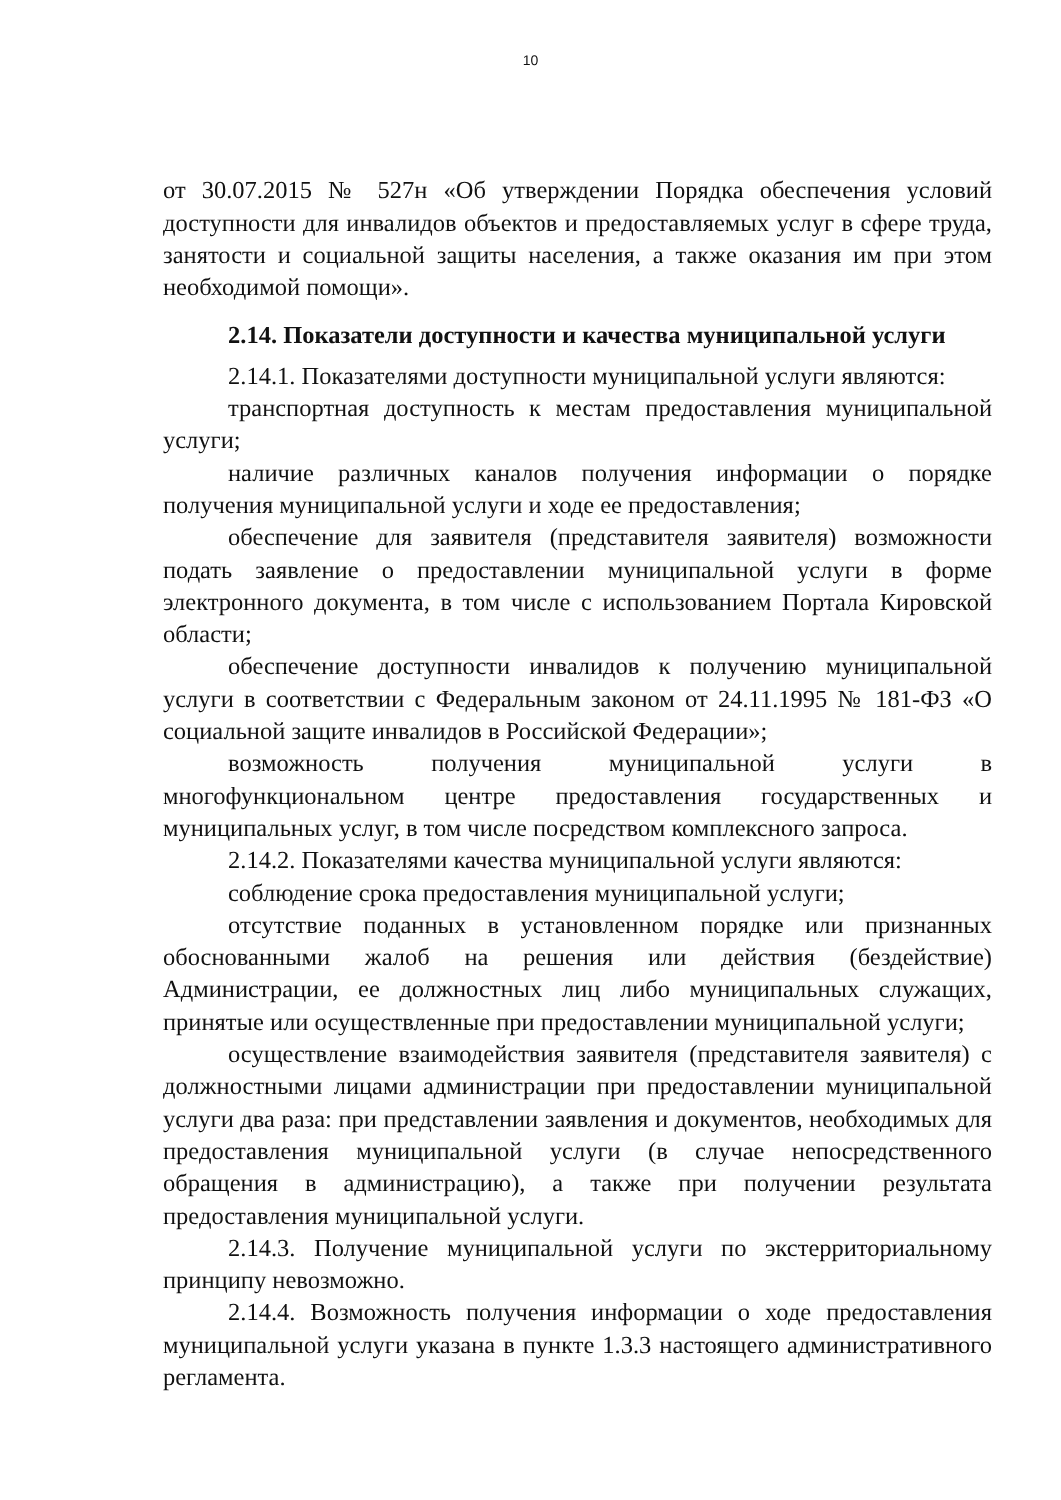10
от 30.07.2015 № 527н «Об утверждении Порядка обеспечения условий доступности для инвалидов объектов и предоставляемых услуг в сфере труда, занятости и социальной защиты населения, а также оказания им при этом необходимой помощи».
2.14. Показатели доступности и качества муниципальной услуги
2.14.1. Показателями доступности муниципальной услуги являются:
транспортная доступность к местам предоставления муниципальной услуги;
наличие различных каналов получения информации о порядке получения муниципальной услуги и ходе ее предоставления;
обеспечение для заявителя (представителя заявителя) возможности подать заявление о предоставлении муниципальной услуги в форме электронного документа, в том числе с использованием Портала Кировской области;
обеспечение доступности инвалидов к получению муниципальной услуги в соответствии с Федеральным законом от 24.11.1995 № 181-ФЗ «О социальной защите инвалидов в Российской Федерации»;
возможность получения муниципальной услуги в многофункциональном центре предоставления государственных и муниципальных услуг, в том числе посредством комплексного запроса.
2.14.2. Показателями качества муниципальной услуги являются:
соблюдение срока предоставления муниципальной услуги;
отсутствие поданных в установленном порядке или признанных обоснованными жалоб на решения или действия (бездействие) Администрации, ее должностных лиц либо муниципальных служащих, принятые или осуществленные при предоставлении муниципальной услуги;
осуществление взаимодействия заявителя (представителя заявителя) с должностными лицами администрации при предоставлении муниципальной услуги два раза: при представлении заявления и документов, необходимых для предоставления муниципальной услуги (в случае непосредственного обращения в администрацию), а также при получении результата предоставления муниципальной услуги.
2.14.3. Получение муниципальной услуги по экстерриториальному принципу невозможно.
2.14.4. Возможность получения информации о ходе предоставления муниципальной услуги указана в пункте 1.3.3 настоящего административного регламента.